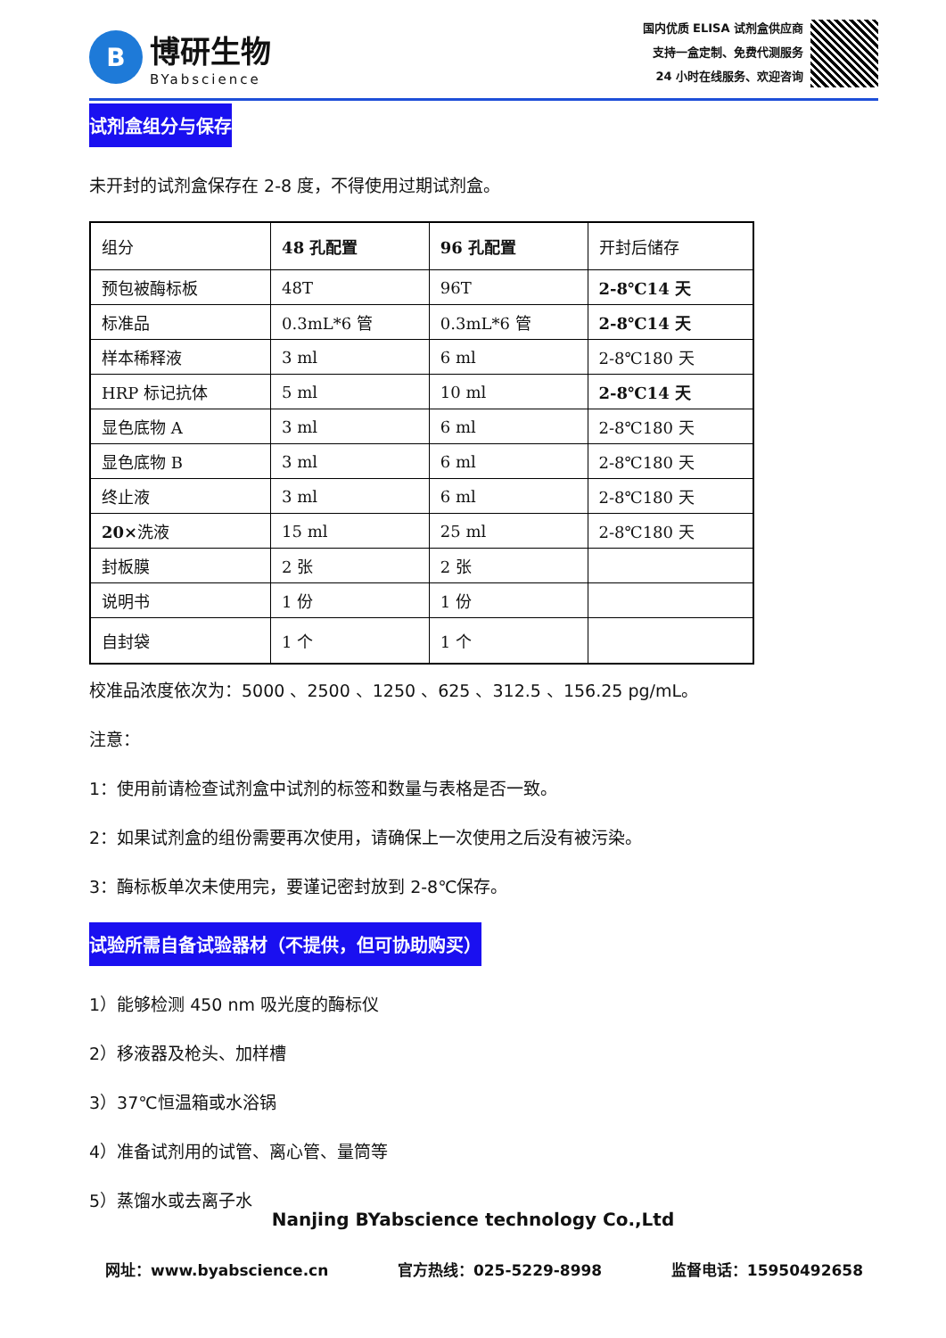B
博研生物
BYabscience
国内优质 ELISA 试剂盒供应商
支持一盒定制、免费代测服务
24 小时在线服务、欢迎咨询
试剂盒组分与保存
未开封的试剂盒保存在 2-8 度，不得使用过期试剂盒。
| 组分 | 48 孔配置 | 96 孔配置 | 开封后储存 |
| 预包被酶标板 | 48T | 96T | 2-8℃14 天 |
| 标准品 | 0.3mL*6 管 | 0.3mL*6 管 | 2-8℃14 天 |
| 样本稀释液 | 3 ml | 6 ml | 2-8℃180 天 |
| HRP 标记抗体 | 5 ml | 10 ml | 2-8℃14 天 |
| 显色底物 A | 3 ml | 6 ml | 2-8℃180 天 |
| 显色底物 B | 3 ml | 6 ml | 2-8℃180 天 |
| 终止液 | 3 ml | 6 ml | 2-8℃180 天 |
| 20× 洗液 | 15 ml | 25 ml | 2-8℃180 天 |
| 封板膜 | 2 张 | 2 张 | |
| 说明书 | 1 份 | 1 份 | |
| 自封袋 | 1 个 | 1 个 | |
校准品浓度依次为：5000 、2500 、1250 、625 、312.5 、156.25 pg/mL。
注意：
1：使用前请检查试剂盒中试剂的标签和数量与表格是否一致。
2：如果试剂盒的组份需要再次使用，请确保上一次使用之后没有被污染。
3：酶标板单次未使用完，要谨记密封放到 2-8℃保存。
试验所需自备试验器材（不提供，但可协助购买）
1）能够检测 450 nm 吸光度的酶标仪
2）移液器及枪头、加样槽
3）37℃恒温箱或水浴锅
4）准备试剂用的试管、离心管、量筒等
5）蒸馏水或去离子水
Nanjing BYabscience technology Co.,Ltd
网址：www.byabscience.cn 官方热线：025-5229-8998 监督电话：15950492658